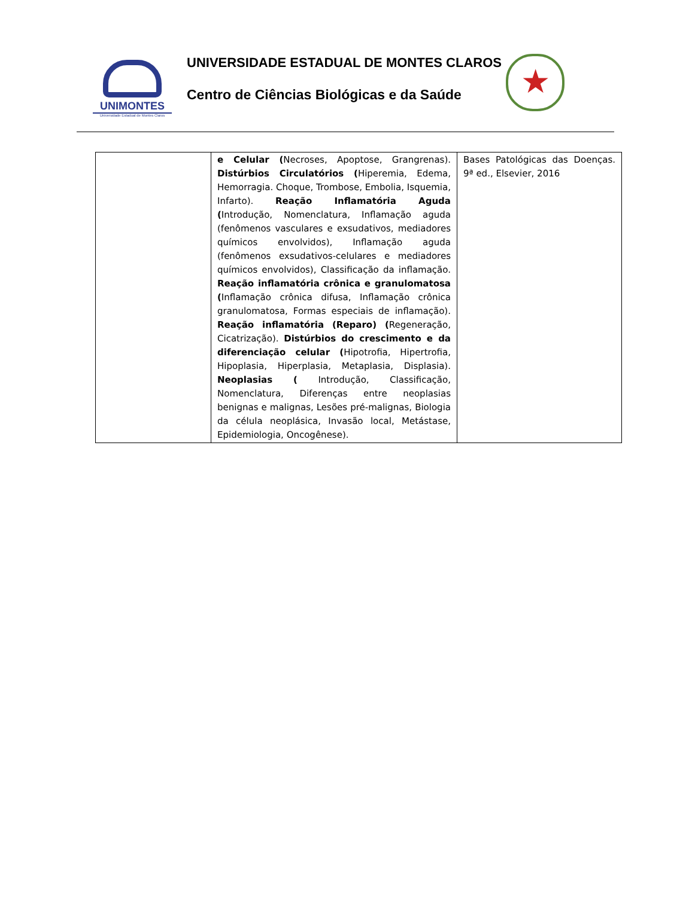UNIMONTES
Universidade Estadual de Montes Claros
UNIVERSIDADE ESTADUAL DE MONTES CLAROS
Centro de Ciências Biológicas e da Saúde
★
| | e Celular ( Necroses, Apoptose, Grangrenas). Distúrbios Circulatórios ( Hiperemia, Edema, Hemorragia. Choque, Trombose, Embolia, Isquemia, Infarto). Reação Inflamatória Aguda ( Introdução, Nomenclatura, Inflamação aguda (fenômenos vasculares e exsudativos, mediadores químicos envolvidos), Inflamação aguda (fenômenos exsudativos-celulares e mediadores químicos envolvidos), Classificação da inflamação. Reação inflamatória crônica e granulomatosa ( Inflamação crônica difusa, Inflamação crônica granulomatosa, Formas especiais de inflamação). Reação inflamatória (Reparo) ( Regeneração, Cicatrização). Distúrbios do crescimento e da diferenciação celular ( Hipotrofia, Hipertrofia, Hipoplasia, Hiperplasia, Metaplasia, Displasia). Neoplasias ( Introdução, Classificação, Nomenclatura, Diferenças entre neoplasias benignas e malignas, Lesões pré-malignas, Biologia da célula neoplásica, Invasão local, Metástase, Epidemiologia, Oncogênese). | Bases Patológicas das Doenças. 9ª ed., Elsevier, 2016 |